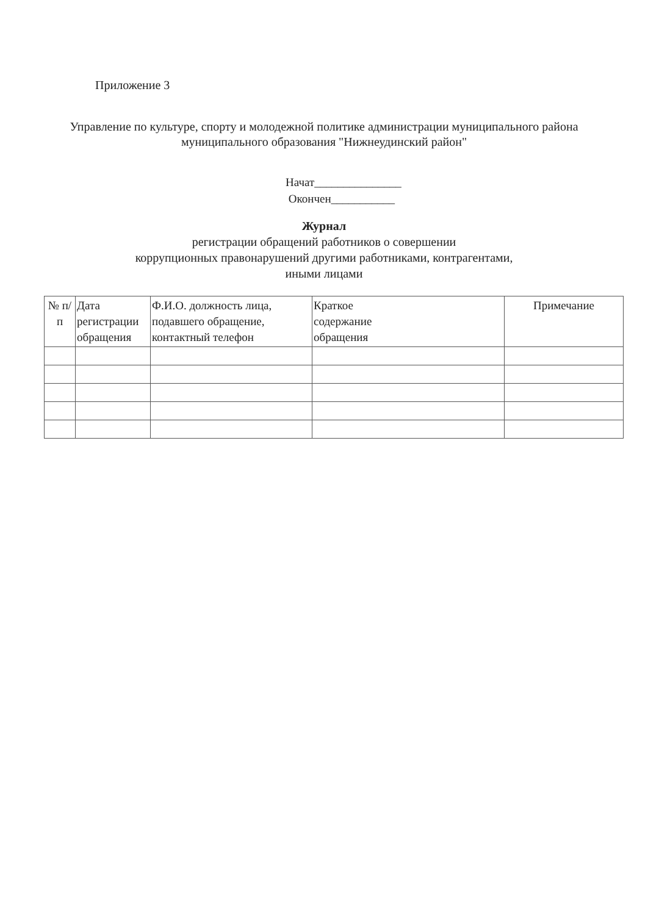Приложение 3
Управление по культуре, спорту и молодежной политике администрации муниципального района муниципального образования "Нижнеудинский район"
Начат_______________
Окончен___________
Журнал
регистрации обращений работников о совершении
коррупционных правонарушений другими работниками, контрагентами,
иными лицами
| № п/п | Дата регистрации обращения | Ф.И.О. должность лица, подавшего обращение, контактный телефон | Краткое содержание обращения | Примечание |